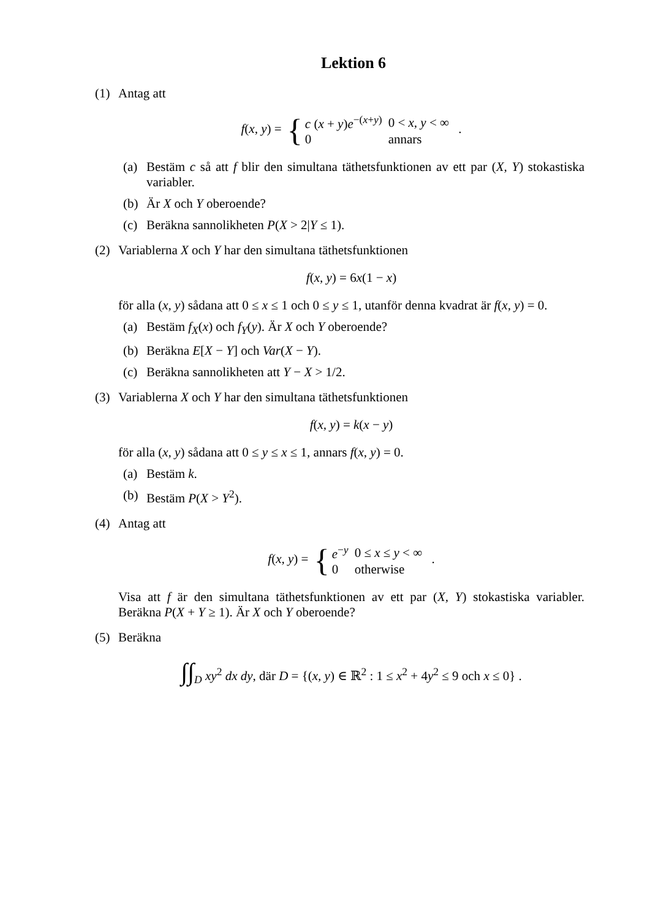Lektion 6
(1) Antag att
f(x, y) = {
| c ( x + y ) e<sup>−(x+y)</sup> | 0 < x, y < ∞ |
| 0 | annars |
.
(a) Bestäm c så att f blir den simultana täthetsfunktionen av ett par (X, Y) stokastiska variabler.
(b) Är X och Y oberoende?
(c) Beräkna sannolikheten P(X > 2|Y ≤ 1).
(2) Variablerna X och Y har den simultana täthetsfunktionen
f(x, y) = 6x(1 − x)
för alla (x, y) sådana att 0 ≤ x ≤ 1 och 0 ≤ y ≤ 1, utanför denna kvadrat är f(x, y) = 0.
(a) Bestäm f<sub>X</sub>(x) och f<sub>Y</sub>(y). Är X och Y oberoende?
(b) Beräkna E[X − Y] och Var(X − Y).
(c) Beräkna sannolikheten att Y − X > 1/2.
(3) Variablerna X och Y har den simultana täthetsfunktionen
f(x, y) = k(x − y)
för alla (x, y) sådana att 0 ≤ y ≤ x ≤ 1, annars f(x, y) = 0.
(a) Bestäm k.
(b) Bestäm P(X > Y<sup>2</sup>).
(4) Antag att
f(x, y) = {
| e<sup>−y</sup> | 0 ≤ x ≤ y < ∞ |
| 0 | otherwise |
.
Visa att f är den simultana täthetsfunktionen av ett par (X, Y) stokastiska variabler. Beräkna P(X + Y ≥ 1). Är X och Y oberoende?
(5) Beräkna
∫∫<sub>D</sub> xy<sup>2</sup> dx dy, där D = {(x, y) ∈ ℝ<sup>2</sup> : 1 ≤ x<sup>2</sup> + 4y<sup>2</sup> ≤ 9 och x ≤ 0} .